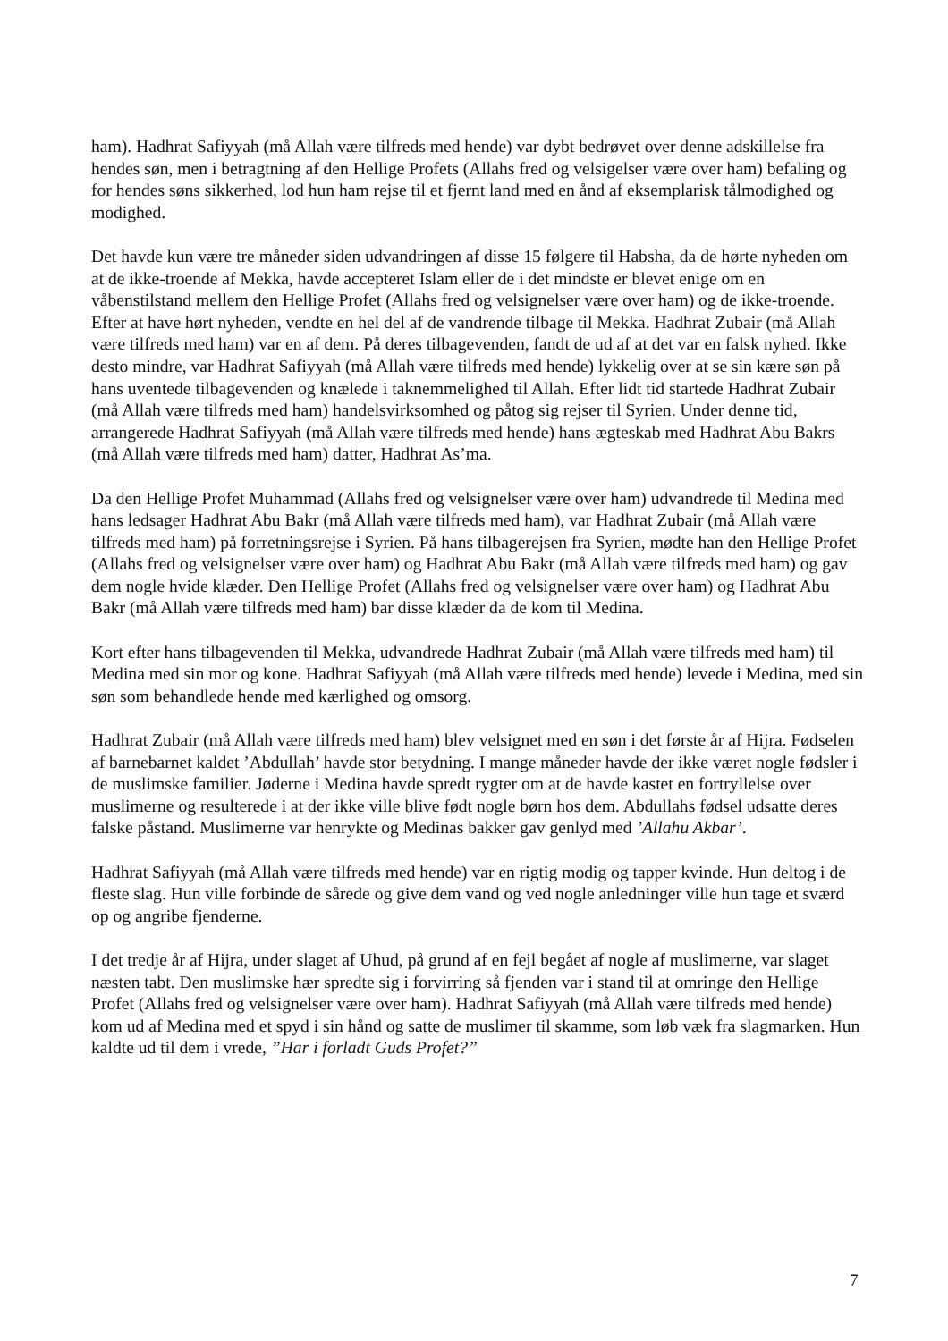ham). Hadhrat Safiyyah (må Allah være tilfreds med hende) var dybt bedrøvet over denne adskillelse fra hendes søn, men i betragtning af den Hellige Profets (Allahs fred og velsigelser være over ham) befaling og for hendes søns sikkerhed, lod hun ham rejse til et fjernt land med en ånd af eksemplarisk tålmodighed og modighed.
Det havde kun være tre måneder siden udvandringen af disse 15 følgere til Habsha, da de hørte nyheden om at de ikke-troende af Mekka, havde accepteret Islam eller de i det mindste er blevet enige om en våbenstilstand mellem den Hellige Profet (Allahs fred og velsignelser være over ham) og de ikke-troende. Efter at have hørt nyheden, vendte en hel del af de vandrende tilbage til Mekka. Hadhrat Zubair (må Allah være tilfreds med ham) var en af dem. På deres tilbagevenden, fandt de ud af at det var en falsk nyhed. Ikke desto mindre, var Hadhrat Safiyyah (må Allah være tilfreds med hende) lykkelig over at se sin kære søn på hans uventede tilbagevenden og knælede i taknemmelighed til Allah. Efter lidt tid startede Hadhrat Zubair (må Allah være tilfreds med ham) handelsvirksomhed og påtog sig rejser til Syrien. Under denne tid, arrangerede Hadhrat Safiyyah (må Allah være tilfreds med hende) hans ægteskab med Hadhrat Abu Bakrs (må Allah være tilfreds med ham) datter, Hadhrat As’ma.
Da den Hellige Profet Muhammad (Allahs fred og velsignelser være over ham) udvandrede til Medina med hans ledsager Hadhrat Abu Bakr (må Allah være tilfreds med ham), var Hadhrat Zubair (må Allah være tilfreds med ham) på forretningsrejse i Syrien. På hans tilbagerejsen fra Syrien, mødte han den Hellige Profet (Allahs fred og velsignelser være over ham) og Hadhrat Abu Bakr (må Allah være tilfreds med ham) og gav dem nogle hvide klæder. Den Hellige Profet (Allahs fred og velsignelser være over ham) og Hadhrat Abu Bakr (må Allah være tilfreds med ham) bar disse klæder da de kom til Medina.
Kort efter hans tilbagevenden til Mekka, udvandrede Hadhrat Zubair (må Allah være tilfreds med ham) til Medina med sin mor og kone. Hadhrat Safiyyah (må Allah være tilfreds med hende) levede i Medina, med sin søn som behandlede hende med kærlighed og omsorg.
Hadhrat Zubair (må Allah være tilfreds med ham) blev velsignet med en søn i det første år af Hijra. Fødselen af barnebarnet kaldet ’Abdullah’ havde stor betydning. I mange måneder havde der ikke været nogle fødsler i de muslimske familier. Jøderne i Medina havde spredt rygter om at de havde kastet en fortryllelse over muslimerne og resulterede i at der ikke ville blive født nogle børn hos dem. Abdullahs fødsel udsatte deres falske påstand. Muslimerne var henrykte og Medinas bakker gav genlyd med ’Allahu Akbar’.
Hadhrat Safiyyah (må Allah være tilfreds med hende) var en rigtig modig og tapper kvinde. Hun deltog i de fleste slag. Hun ville forbinde de sårede og give dem vand og ved nogle anledninger ville hun tage et sværd op og angribe fjenderne.
I det tredje år af Hijra, under slaget af Uhud, på grund af en fejl begået af nogle af muslimerne, var slaget næsten tabt. Den muslimske hær spredte sig i forvirring så fjenden var i stand til at omringe den Hellige Profet (Allahs fred og velsignelser være over ham). Hadhrat Safiyyah (må Allah være tilfreds med hende) kom ud af Medina med et spyd i sin hånd og satte de muslimer til skamme, som løb væk fra slagmarken. Hun kaldte ud til dem i vrede, ”Har i forladt Guds Profet?”
7